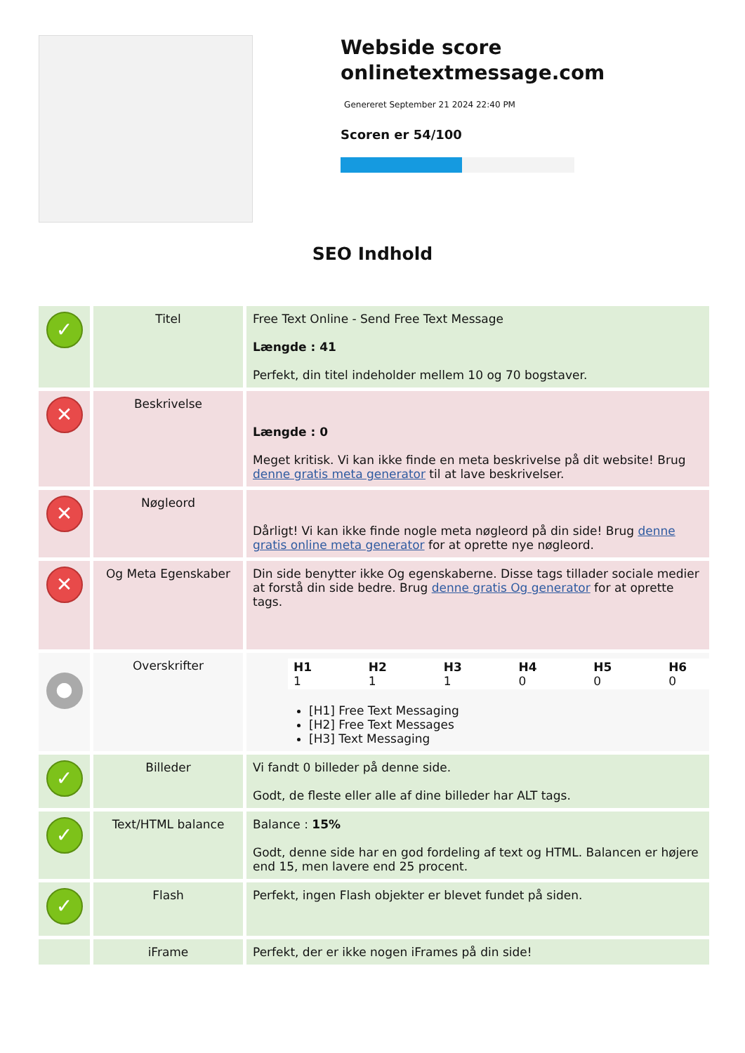Webside score onlinetextmessage.com
Genereret September 21 2024 22:40 PM
Scoren er 54/100
SEO Indhold
| ✓ | Titel | Free Text Online - Send Free Text Message Længde : 41 Perfekt, din titel indeholder mellem 10 og 70 bogstaver. |
| ✕ | Beskrivelse | Længde : 0 Meget kritisk. Vi kan ikke finde en meta beskrivelse på dit website! Brug denne gratis meta generator til at lave beskrivelser. |
| ✕ | Nøgleord | Dårligt! Vi kan ikke finde nogle meta nøgleord på din side! Brug denne gratis online meta generator for at oprette nye nøgleord. |
| ✕ | Og Meta Egenskaber | Din side benytter ikke Og egenskaberne. Disse tags tillader sociale medier at forstå din side bedre. Brug denne gratis Og generator for at oprette tags. |
| ● | Overskrifter | / H1 1 / H2 1 / H3 1 / H4 0 / H5 0 / H6 0 / [H1] Free Text Messaging [H2] Free Text Messages [H3] Text Messaging |
| ✓ | Billeder | Vi fandt 0 billeder på denne side. Godt, de fleste eller alle af dine billeder har ALT tags. |
| ✓ | Text/HTML balance | Balance : 15% Godt, denne side har en god fordeling af text og HTML. Balancen er højere end 15, men lavere end 25 procent. |
| ✓ | Flash | Perfekt, ingen Flash objekter er blevet fundet på siden. |
| | iFrame | Perfekt, der er ikke nogen iFrames på din side! |